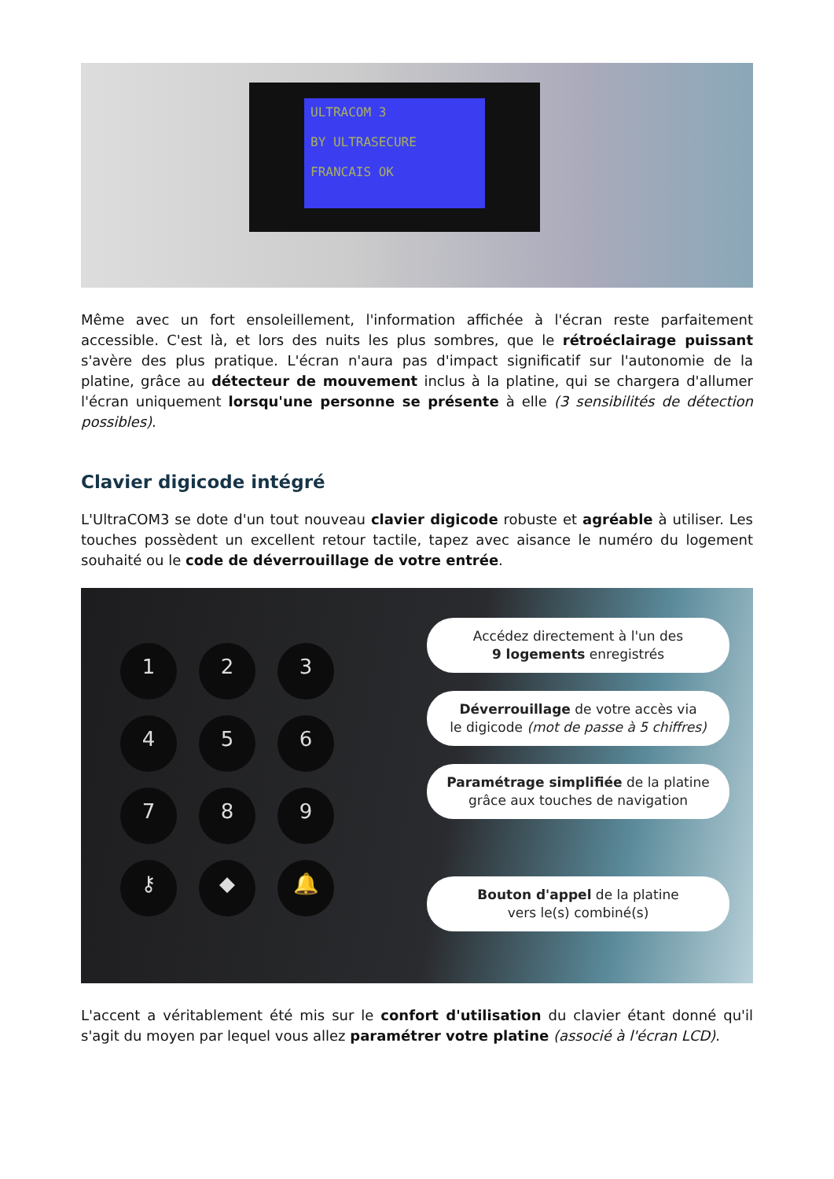ULTRACOM 3
BY ULTRASECURE
FRANCAIS OK
Même avec un fort ensoleillement, l'information affichée à l'écran reste parfaitement accessible. C'est là, et lors des nuits les plus sombres, que le rétroéclairage puissant s'avère des plus pratique. L'écran n'aura pas d'impact significatif sur l'autonomie de la platine, grâce au détecteur de mouvement inclus à la platine, qui se chargera d'allumer l'écran uniquement lorsqu'une personne se présente à elle (3 sensibilités de détection possibles).
Clavier digicode intégré
L'UltraCOM3 se dote d'un tout nouveau clavier digicode robuste et agréable à utiliser. Les touches possèdent un excellent retour tactile, tapez avec aisance le numéro du logement souhaité ou le code de déverrouillage de votre entrée.
1
2
3
4
5
6
7
8
9
⚷
◆
🔔
Accédez directement à l'un des
9 logements enregistrés
Déverrouillage de votre accès via
le digicode (mot de passe à 5 chiffres)
Paramétrage simplifiée de la platine
grâce aux touches de navigation
Bouton d'appel de la platine
vers le(s) combiné(s)
L'accent a véritablement été mis sur le confort d'utilisation du clavier étant donné qu'il s'agit du moyen par lequel vous allez paramétrer votre platine (associé à l'écran LCD).